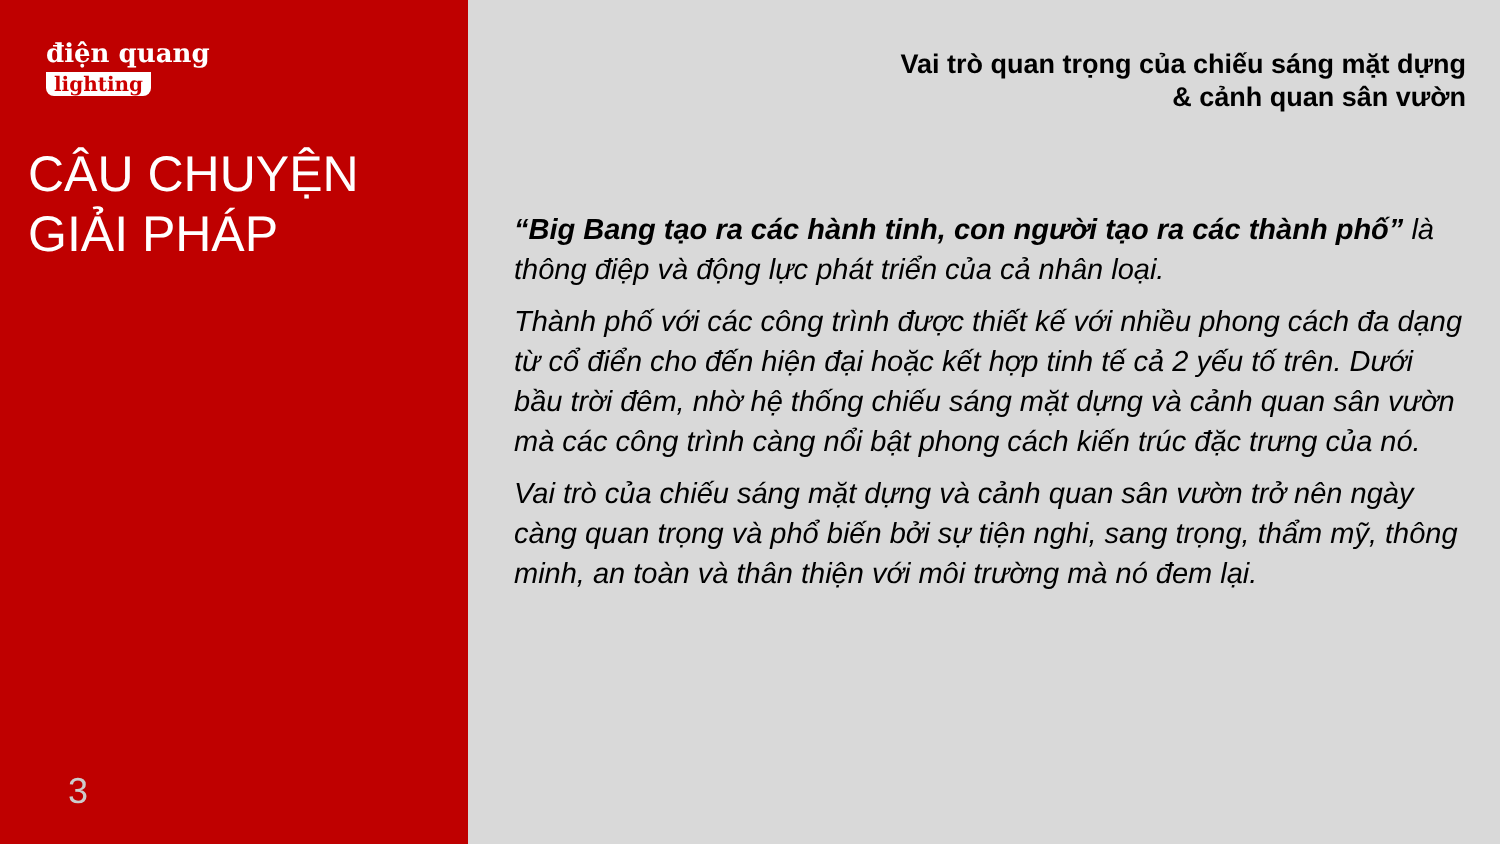điện quang
lighting
CÂU CHUYỆN
GIẢI PHÁP
3
Vai trò quan trọng của chiếu sáng mặt dựng
& cảnh quan sân vườn
“Big Bang tạo ra các hành tinh, con người tạo ra các thành phố” là thông điệp và động lực phát triển của cả nhân loại.
Thành phố với các công trình được thiết kế với nhiều phong cách đa dạng từ cổ điển cho đến hiện đại hoặc kết hợp tinh tế cả 2 yếu tố trên. Dưới bầu trời đêm, nhờ hệ thống chiếu sáng mặt dựng và cảnh quan sân vườn mà các công trình càng nổi bật phong cách kiến trúc đặc trưng của nó.
Vai trò của chiếu sáng mặt dựng và cảnh quan sân vườn trở nên ngày càng quan trọng và phổ biến bởi sự tiện nghi, sang trọng, thẩm mỹ, thông minh, an toàn và thân thiện với môi trường mà nó đem lại.